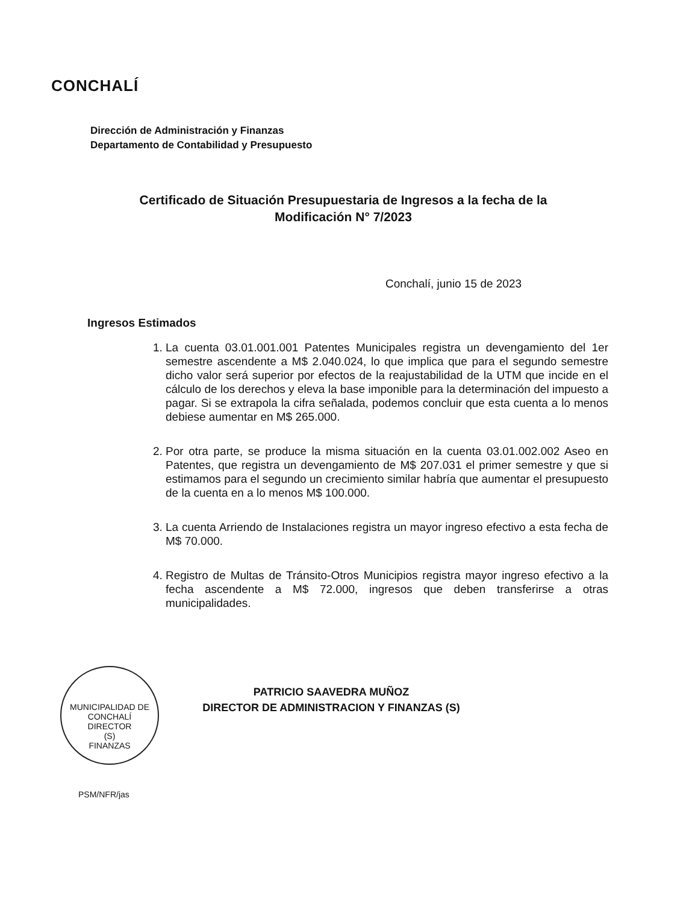CONCHALÍ
Dirección de Administración y Finanzas
Departamento de Contabilidad y Presupuesto
Certificado de Situación Presupuestaria de Ingresos a la fecha de la Modificación N° 7/2023
Conchalí, junio 15 de 2023
Ingresos Estimados
1. La cuenta 03.01.001.001 Patentes Municipales registra un devengamiento del 1er semestre ascendente a M$ 2.040.024, lo que implica que para el segundo semestre dicho valor será superior por efectos de la reajustabilidad de la UTM que incide en el cálculo de los derechos y eleva la base imponible para la determinación del impuesto a pagar. Si se extrapola la cifra señalada, podemos concluir que esta cuenta a lo menos debiese aumentar en M$ 265.000.
2. Por otra parte, se produce la misma situación en la cuenta 03.01.002.002 Aseo en Patentes, que registra un devengamiento de M$ 207.031 el primer semestre y que si estimamos para el segundo un crecimiento similar habría que aumentar el presupuesto de la cuenta en a lo menos M$ 100.000.
3. La cuenta Arriendo de Instalaciones registra un mayor ingreso efectivo a esta fecha de M$ 70.000.
4. Registro de Multas de Tránsito-Otros Municipios registra mayor ingreso efectivo a la fecha ascendente a M$ 72.000, ingresos que deben transferirse a otras municipalidades.
MUNICIPALIDAD DE CONCHALÍ
DIRECTOR
(S)
FINANZAS
PATRICIO SAAVEDRA MUÑOZ
DIRECTOR DE ADMINISTRACION Y FINANZAS (S)
PSM/NFR/jas